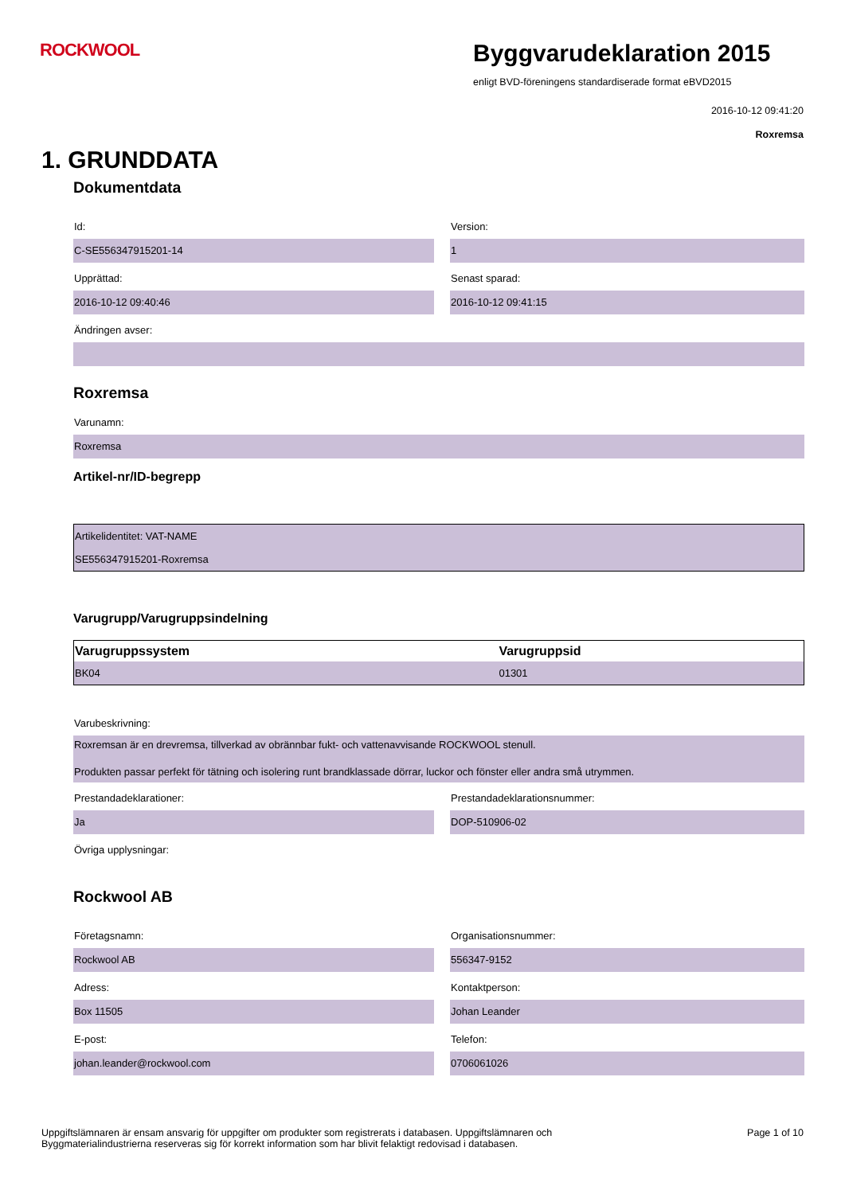ROCKWOOL
Byggvarudeklaration 2015
enligt BVD-föreningens standardiserade format eBVD2015
2016-10-12 09:41:20
Roxremsa
1. GRUNDDATA
Dokumentdata
Id:
C-SE556347915201-14
Version:
1
Upprättad:
2016-10-12 09:40:46
Senast sparad:
2016-10-12 09:41:15
Ändringen avser:
Roxremsa
Varunamn:
Roxremsa
Artikel-nr/ID-begrepp
| Artikelidentitet: VAT-NAME |
| SE556347915201-Roxremsa |
Varugrupp/Varugruppsindelning
| Varugruppssystem | Varugruppsid |
| --- | --- |
| BK04 | 01301 |
Varubeskrivning:
Roxremsan är en drevremsa, tillverkad av obrännbar fukt- och vattenavvisande ROCKWOOL stenull.
Produkten passar perfekt för tätning och isolering runt brandklassade dörrar, luckor och fönster eller andra små utrymmen.
Prestandadeklarationer:
Ja
Prestandadeklarationsnummer:
DOP-510906-02
Övriga upplysningar:
Rockwool AB
Företagsnamn:
Rockwool AB
Organisationsnummer:
556347-9152
Adress:
Box 11505
Kontaktperson:
Johan Leander
E-post:
johan.leander@rockwool.com
Telefon:
0706061026
Uppgiftslämnaren är ensam ansvarig för uppgifter om produkter som registrerats i databasen. Uppgiftslämnaren och
Byggmaterialindustrierna reserveras sig för korrekt information som har blivit felaktigt redovisad i databasen.
Page 1 of 10